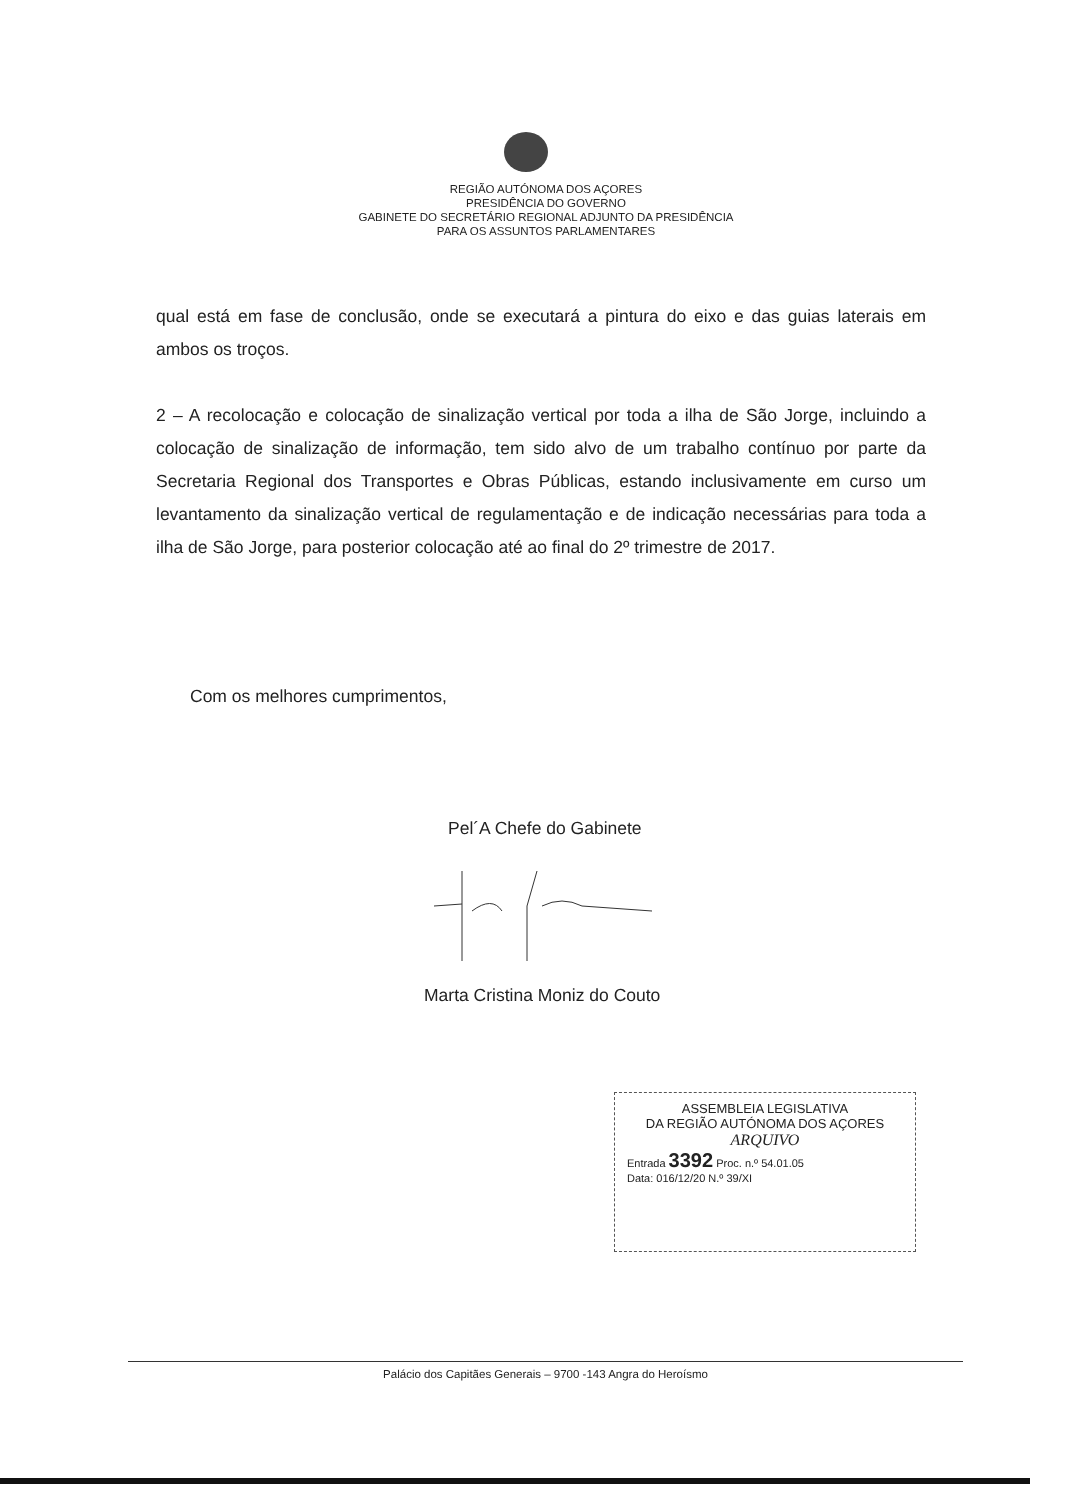REGIÃO AUTÓNOMA DOS AÇORES
PRESIDÊNCIA DO GOVERNO
GABINETE DO SECRETÁRIO REGIONAL ADJUNTO DA PRESIDÊNCIA
PARA OS ASSUNTOS PARLAMENTARES
qual está em fase de conclusão, onde se executará a pintura do eixo e das guias laterais em ambos os troços.
2 – A recolocação e colocação de sinalização vertical por toda a ilha de São Jorge, incluindo a colocação de sinalização de informação, tem sido alvo de um trabalho contínuo por parte da Secretaria Regional dos Transportes e Obras Públicas, estando inclusivamente em curso um levantamento da sinalização vertical de regulamentação e de indicação necessárias para toda a ilha de São Jorge, para posterior colocação até ao final do 2º trimestre de 2017.
Com os melhores cumprimentos,
Pel´A Chefe do Gabinete
Marta Cristina Moniz do Couto
ASSEMBLEIA LEGISLATIVA
DA REGIÃO AUTÓNOMA DOS AÇORES
ARQUIVO
Entrada 3392 Proc. n.º 54.01.05
Data: 016/12/20 N.º 39/XI
Palácio dos Capitães Generais – 9700 -143 Angra do Heroísmo